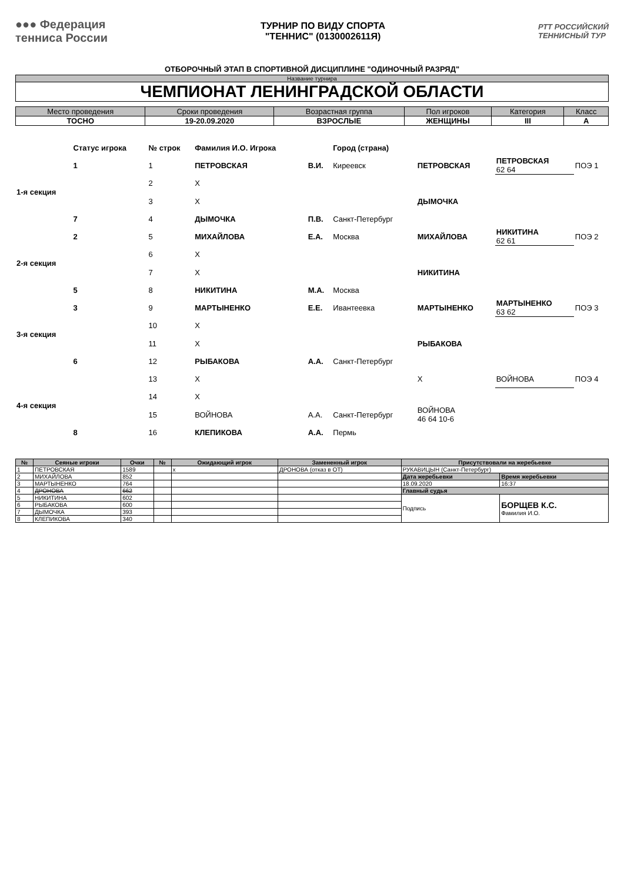●●● Федерация
тенниса России
ТУРНИР ПО ВИДУ СПОРТА
"ТЕННИС" (0130002611Я)
РТТ РОССИЙСКИЙ
ТЕННИСНЫЙ ТУР
ОТБОРОЧНЫЙ ЭТАП В СПОРТИВНОЙ ДИСЦИПЛИНЕ "ОДИНОЧНЫЙ РАЗРЯД"
| Название турнира |
| ЧЕМПИОНАТ ЛЕНИНГРАДСКОЙ ОБЛАСТИ |
| Место проведения | Сроки проведения | Возрастная группа | Пол игроков | Категория | Класс |
| ТОСНО | 19-20.09.2020 | ВЗРОСЛЫЕ | ЖЕНЩИНЫ | III | А |
| | Статус игрока | № строк | Фамилия И.О. Игрока | | Город (страна) | | | |
| 1-я секция | 1 | 1 | ПЕТРОВСКАЯ | В.И. | Киреевск | ПЕТРОВСКАЯ | ПЕТРОВСКАЯ 62 64 | ПОЭ 1 |
| | | 2 | X | | | | | |
| | | 3 | X | | | ДЫМОЧКА | | |
| | 7 | 4 | ДЫМОЧКА | П.В. | Санкт-Петербург | | | |
| 2-я секция | 2 | 5 | МИХАЙЛОВА | Е.А. | Москва | МИХАЙЛОВА | НИКИТИНА 62 61 | ПОЭ 2 |
| | | 6 | X | | | | | |
| | | 7 | X | | | НИКИТИНА | | |
| | 5 | 8 | НИКИТИНА | М.А. | Москва | | | |
| 3-я секция | 3 | 9 | МАРТЫНЕНКО | Е.Е. | Ивантеевка | МАРТЫНЕНКО | МАРТЫНЕНКО 63 62 | ПОЭ 3 |
| | | 10 | X | | | | | |
| | | 11 | X | | | РЫБАКОВА | | |
| | 6 | 12 | РЫБАКОВА | А.А. | Санкт-Петербург | | | |
| 4-я секция | | 13 | X | | | X | ВОЙНОВА | ПОЭ 4 |
| | | 14 | X | | | | | |
| | | 15 | ВОЙНОВА | А.А. | Санкт-Петербург | ВОЙНОВА 46 64 10-6 | | |
| | 8 | 16 | КЛЕПИКОВА | А.А. | Пермь | | | |
| № | Сеяные игроки | Очки | № | Ожидающий игрок | Замененный игрок | Присутствовали на жеребьевке | |
| --- | --- | --- | --- | --- | --- | --- | --- |
| 1 | ПЕТРОВСКАЯ | 1589 | | x | ДРОНОВА (отказ в ОТ) | РУКАВИЦЫН (Санкт-Петербург) | |
| 2 | МИХАЙЛОВА | 852 | | | | Дата жеребьевки | Время жеребьевки |
| 3 | МАРТЫНЕНКО | 764 | | | | 18.09.2020 | 16:37 |
| 4 | ДРОНОВА | 662 | | | | Главный судья | |
| 5 | НИКИТИНА | 602 | | | | Подпись | БОРЩЕВ К.С. Фамилия И.О. |
| 6 | РЫБАКОВА | 600 | | | | | |
| 7 | ДЫМОЧКА | 393 | | | | | |
| 8 | КЛЕПИКОВА | 340 | | | | | |